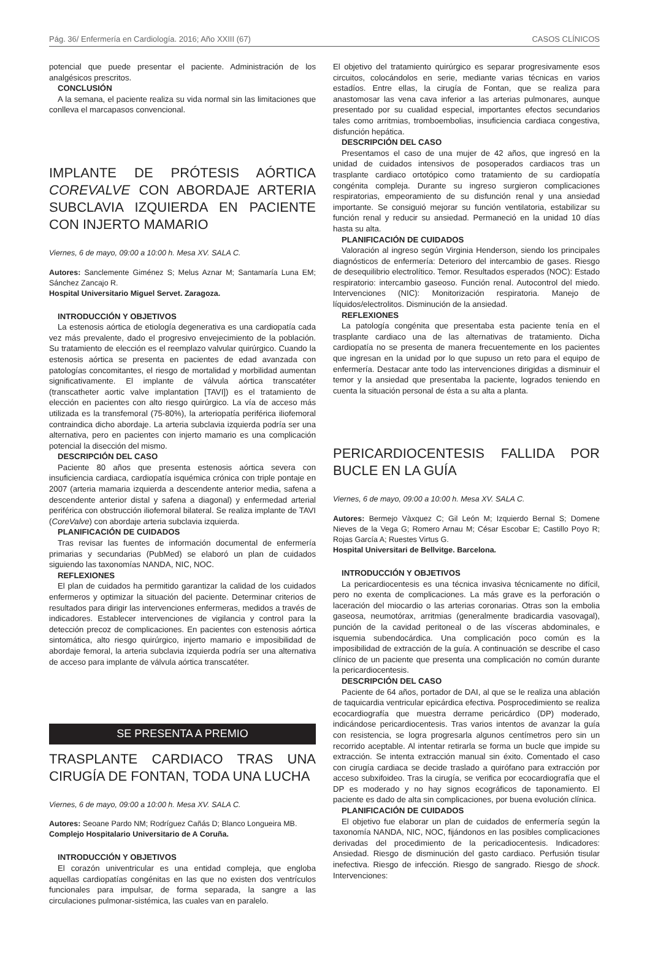Pág. 36/ Enfermería en Cardiología. 2016; Año XXIII (67) CASOS CLÍNICOS
potencial que puede presentar el paciente. Administración de los analgésicos prescritos.
CONCLUSIÓN
A la semana, el paciente realiza su vida normal sin las limitaciones que conlleva el marcapasos convencional.
IMPLANTE DE PRÓTESIS AÓRTICA COREVALVE CON ABORDAJE ARTERIA SUBCLAVIA IZQUIERDA EN PACIENTE CON INJERTO MAMARIO
Viernes, 6 de mayo, 09:00 a 10:00 h. Mesa XV. SALA C.
Autores: Sanclemente Giménez S; Melus Aznar M; Santamaría Luna EM; Sánchez Zancajo R.
Hospital Universitario Miguel Servet. Zaragoza.
INTRODUCCIÓN Y OBJETIVOS
La estenosis aórtica de etiología degenerativa es una cardiopatía cada vez más prevalente, dado el progresivo envejecimiento de la población. Su tratamiento de elección es el reemplazo valvular quirúrgico. Cuando la estenosis aórtica se presenta en pacientes de edad avanzada con patologías concomitantes, el riesgo de mortalidad y morbilidad aumentan significativamente. El implante de válvula aórtica transcatéter (transcatheter aortic valve implantation [TAVI]) es el tratamiento de elección en pacientes con alto riesgo quirúrgico. La vía de acceso más utilizada es la transfemoral (75-80%), la arteriopatía periférica iliofemoral contraindica dicho abordaje. La arteria subclavia izquierda podría ser una alternativa, pero en pacientes con injerto mamario es una complicación potencial la disección del mismo.
DESCRIPCIÓN DEL CASO
Paciente 80 años que presenta estenosis aórtica severa con insuficiencia cardiaca, cardiopatía isquémica crónica con triple pontaje en 2007 (arteria mamaria izquierda a descendente anterior media, safena a descendente anterior distal y safena a diagonal) y enfermedad arterial periférica con obstrucción iliofemoral bilateral. Se realiza implante de TAVI (CoreValve) con abordaje arteria subclavia izquierda.
PLANIFICACIÓN DE CUIDADOS
Tras revisar las fuentes de información documental de enfermería primarias y secundarias (PubMed) se elaboró un plan de cuidados siguiendo las taxonomías NANDA, NIC, NOC.
REFLEXIONES
El plan de cuidados ha permitido garantizar la calidad de los cuidados enfermeros y optimizar la situación del paciente. Determinar criterios de resultados para dirigir las intervenciones enfermeras, medidos a través de indicadores. Establecer intervenciones de vigilancia y control para la detección precoz de complicaciones. En pacientes con estenosis aórtica sintomática, alto riesgo quirúrgico, injerto mamario e imposibilidad de abordaje femoral, la arteria subclavia izquierda podría ser una alternativa de acceso para implante de válvula aórtica transcatéter.
SE PRESENTA A PREMIO
TRASPLANTE CARDIACO TRAS UNA CIRUGÍA DE FONTAN, TODA UNA LUCHA
Viernes, 6 de mayo, 09:00 a 10:00 h. Mesa XV. SALA C.
Autores: Seoane Pardo NM; Rodríguez Cañás D; Blanco Longueira MB.
Complejo Hospitalario Universitario de A Coruña.
INTRODUCCIÓN Y OBJETIVOS
El corazón univentricular es una entidad compleja, que engloba aquellas cardiopatías congénitas en las que no existen dos ventrículos funcionales para impulsar, de forma separada, la sangre a las circulaciones pulmonar-sistémica, las cuales van en paralelo.
El objetivo del tratamiento quirúrgico es separar progresivamente esos circuitos, colocándolos en serie, mediante varias técnicas en varios estadíos. Entre ellas, la cirugía de Fontan, que se realiza para anastomosar las vena cava inferior a las arterias pulmonares, aunque presentado por su cualidad especial, importantes efectos secundarios tales como arritmias, tromboembolias, insuficiencia cardiaca congestiva, disfunción hepática.
DESCRIPCIÓN DEL CASO
Presentamos el caso de una mujer de 42 años, que ingresó en la unidad de cuidados intensivos de posoperados cardiacos tras un trasplante cardiaco ortotópico como tratamiento de su cardiopatía congénita compleja. Durante su ingreso surgieron complicaciones respiratorias, empeoramiento de su disfunción renal y una ansiedad importante. Se consiguió mejorar su función ventilatoria, estabilizar su función renal y reducir su ansiedad. Permaneció en la unidad 10 días hasta su alta.
PLANIFICACIÓN DE CUIDADOS
Valoración al ingreso según Virginia Henderson, siendo los principales diagnósticos de enfermería: Deterioro del intercambio de gases. Riesgo de desequilibrio electrolítico. Temor. Resultados esperados (NOC): Estado respiratorio: intercambio gaseoso. Función renal. Autocontrol del miedo. Intervenciones (NIC): Monitorización respiratoria. Manejo de líquidos/electrolitos. Disminución de la ansiedad.
REFLEXIONES
La patología congénita que presentaba esta paciente tenía en el trasplante cardiaco una de las alternativas de tratamiento. Dicha cardiopatía no se presenta de manera frecuentemente en los pacientes que ingresan en la unidad por lo que supuso un reto para el equipo de enfermería. Destacar ante todo las intervenciones dirigidas a disminuir el temor y la ansiedad que presentaba la paciente, logrados teniendo en cuenta la situación personal de ésta a su alta a planta.
PERICARDIOCENTESIS FALLIDA POR BUCLE EN LA GUÍA
Viernes, 6 de mayo, 09:00 a 10:00 h. Mesa XV. SALA C.
Autores: Bermejo Vàxquez C; Gil León M; Izquierdo Bernal S; Domene Nieves de la Vega G; Romero Arnau M; César Escobar E; Castillo Poyo R; Rojas García A; Ruestes Virtus G.
Hospital Universitari de Bellvitge. Barcelona.
INTRODUCCIÓN Y OBJETIVOS
La pericardiocentesis es una técnica invasiva técnicamente no difícil, pero no exenta de complicaciones. La más grave es la perforación o laceración del miocardio o las arterias coronarias. Otras son la embolia gaseosa, neumotórax, arritmias (generalmente bradicardia vasovagal), punción de la cavidad peritoneal o de las vísceras abdominales, e isquemia subendocárdica. Una complicación poco común es la imposibilidad de extracción de la guía. A continuación se describe el caso clínico de un paciente que presenta una complicación no común durante la pericardiocentesis.
DESCRIPCIÓN DEL CASO
Paciente de 64 años, portador de DAI, al que se le realiza una ablación de taquicardia ventricular epicárdica efectiva. Posprocedimiento se realiza ecocardiografía que muestra derrame pericárdico (DP) moderado, indicándose pericardiocentesis. Tras varios intentos de avanzar la guía con resistencia, se logra progresarla algunos centímetros pero sin un recorrido aceptable. Al intentar retirarla se forma un bucle que impide su extracción. Se intenta extracción manual sin éxito. Comentado el caso con cirugía cardiaca se decide traslado a quirófano para extracción por acceso subxifoideo. Tras la cirugía, se verifica por ecocardiografía que el DP es moderado y no hay signos ecográficos de taponamiento. El paciente es dado de alta sin complicaciones, por buena evolución clínica.
PLANIFICACIÓN DE CUIDADOS
El objetivo fue elaborar un plan de cuidados de enfermería según la taxonomía NANDA, NIC, NOC, fijándonos en las posibles complicaciones derivadas del procedimiento de la pericadiocentesis. Indicadores: Ansiedad. Riesgo de disminución del gasto cardiaco. Perfusión tisular inefectiva. Riesgo de infección. Riesgo de sangrado. Riesgo de shock. Intervenciones: